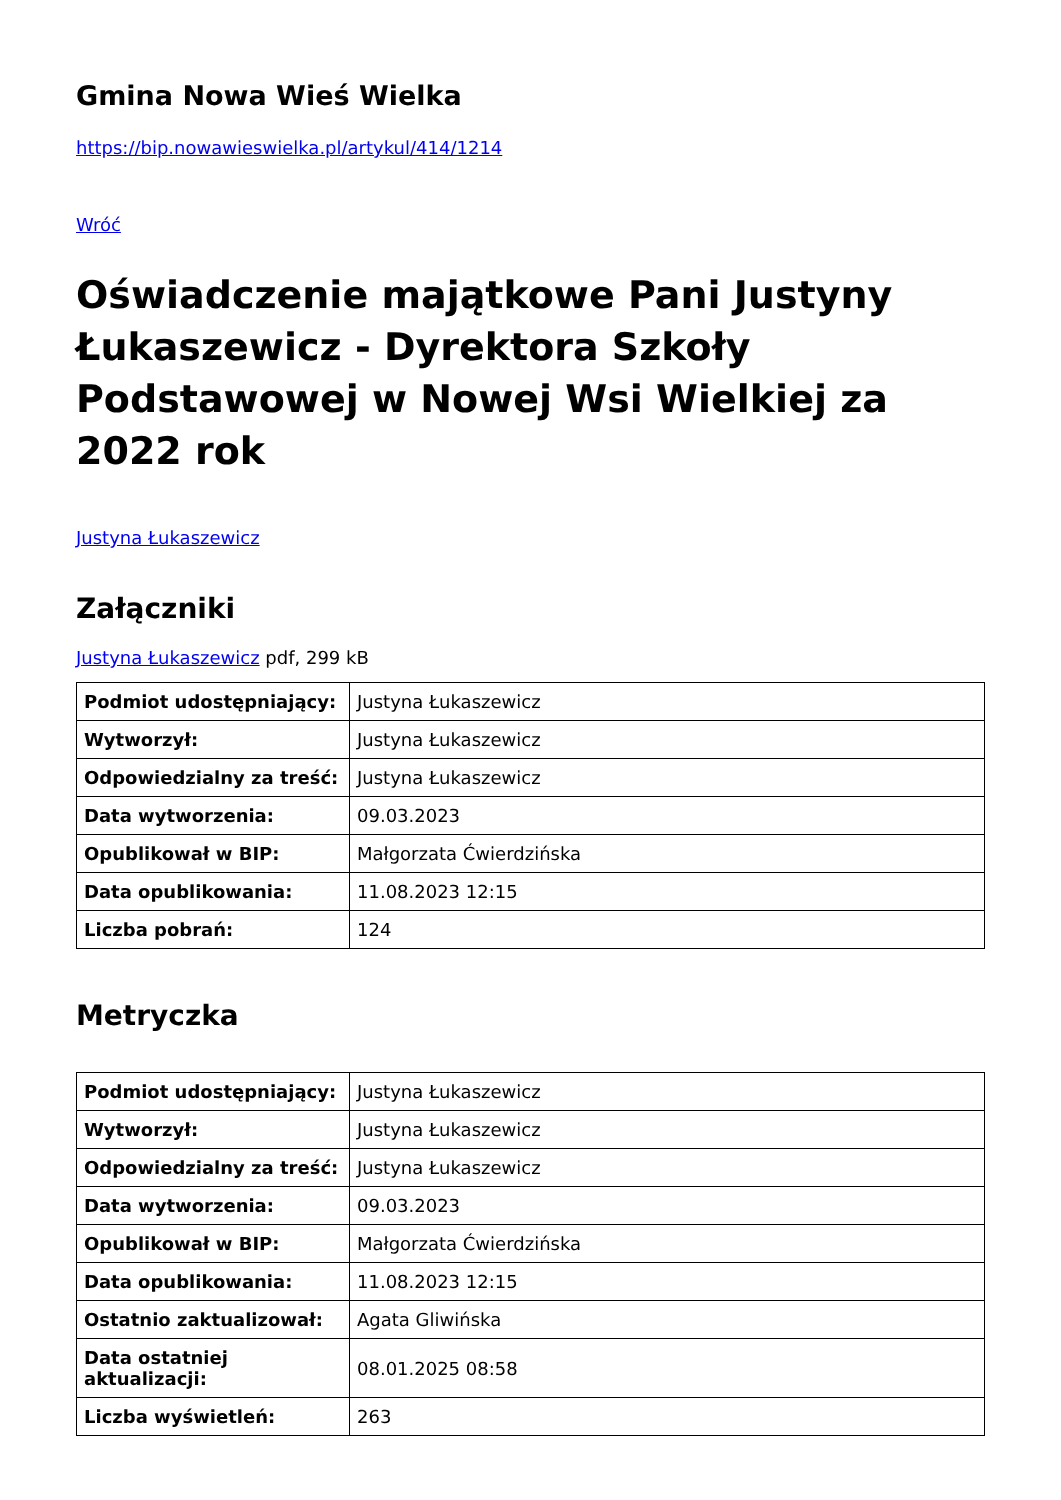Gmina Nowa Wieś Wielka
https://bip.nowawieswielka.pl/artykul/414/1214
Wróć
Oświadczenie majątkowe Pani Justyny Łukaszewicz - Dyrektora Szkoły Podstawowej w Nowej Wsi Wielkiej za 2022 rok
Justyna Łukaszewicz
Załączniki
Justyna Łukaszewicz pdf, 299 kB
| Podmiot udostępniający: | Justyna Łukaszewicz |
| Wytworzył: | Justyna Łukaszewicz |
| Odpowiedzialny za treść: | Justyna Łukaszewicz |
| Data wytworzenia: | 09.03.2023 |
| Opublikował w BIP: | Małgorzata Ćwierdzińska |
| Data opublikowania: | 11.08.2023 12:15 |
| Liczba pobrań: | 124 |
Metryczka
| Podmiot udostępniający: | Justyna Łukaszewicz |
| Wytworzył: | Justyna Łukaszewicz |
| Odpowiedzialny za treść: | Justyna Łukaszewicz |
| Data wytworzenia: | 09.03.2023 |
| Opublikował w BIP: | Małgorzata Ćwierdzińska |
| Data opublikowania: | 11.08.2023 12:15 |
| Ostatnio zaktualizował: | Agata Gliwińska |
| Data ostatniej aktualizacji: | 08.01.2025 08:58 |
| Liczba wyświetleń: | 263 |